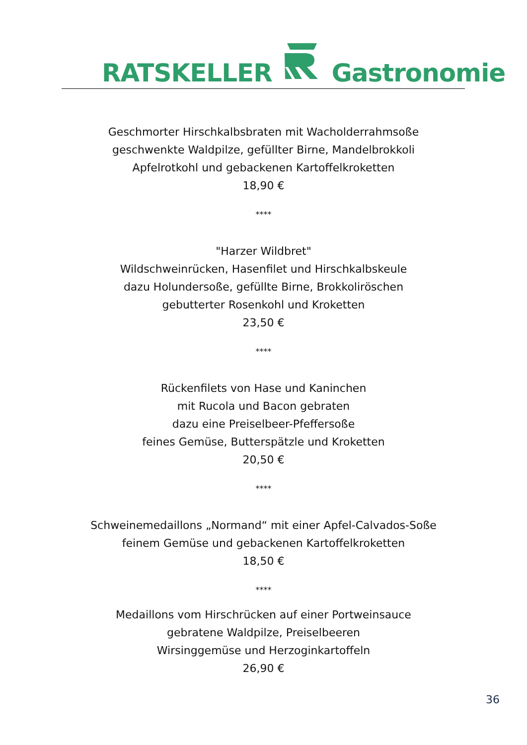RATSKELLERGastronomie
Geschmorter Hirschkalbsbraten mit Wacholderrahmsoße
geschwenkte Waldpilze, gefüllter Birne, Mandelbrokkoli
Apfelrotkohl und gebackenen Kartoffelkroketten
18,90 €
****
"Harzer Wildbret"
Wildschweinrücken, Hasenfilet und Hirschkalbskeule
dazu Holundersoße, gefüllte Birne, Brokkoliröschen
gebutterter Rosenkohl und Kroketten
23,50 €
****
Rückenfilets von Hase und Kaninchen
mit Rucola und Bacon gebraten
dazu eine Preiselbeer-Pfeffersoße
feines Gemüse, Butterspätzle und Kroketten
20,50 €
****
Schweinemedaillons „Normand“ mit einer Apfel-Calvados-Soße
feinem Gemüse und gebackenen Kartoffelkroketten
18,50 €
****
Medaillons vom Hirschrücken auf einer Portweinsauce
gebratene Waldpilze, Preiselbeeren
Wirsinggemüse und Herzoginkartoffeln
26,90 €
36